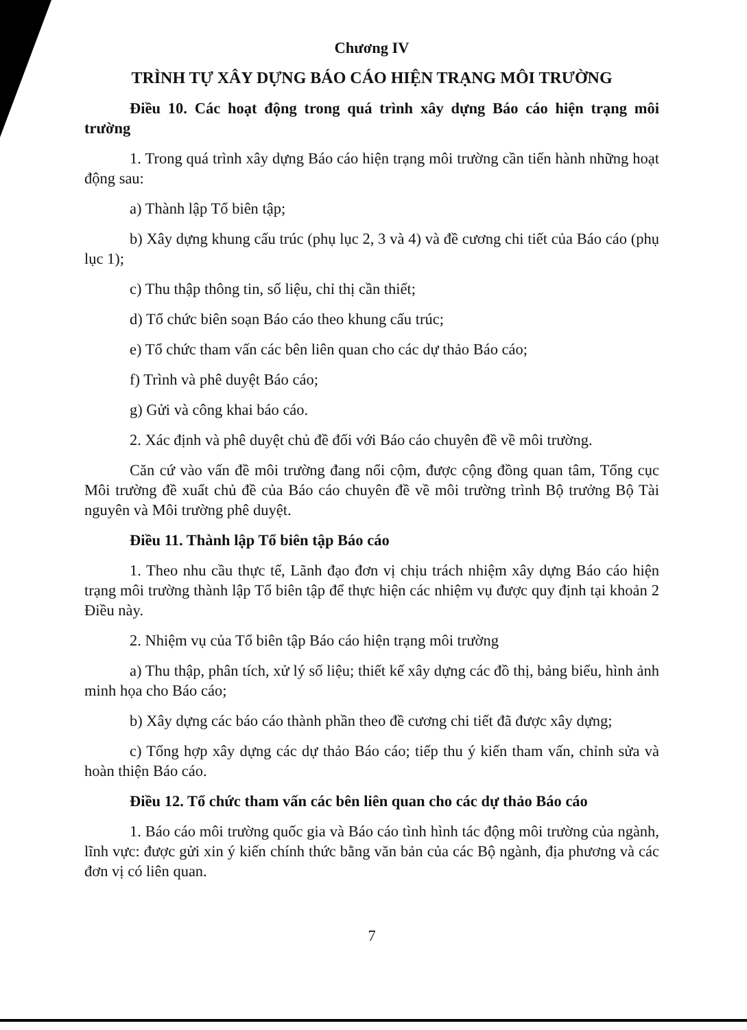Chương IV
TRÌNH TỰ XÂY DỰNG BÁO CÁO HIỆN TRẠNG MÔI TRƯỜNG
Điều 10. Các hoạt động trong quá trình xây dựng Báo cáo hiện trạng môi trường
1. Trong quá trình xây dựng Báo cáo hiện trạng môi trường cần tiến hành những hoạt động sau:
a) Thành lập Tổ biên tập;
b) Xây dựng khung cấu trúc (phụ lục 2, 3 và 4) và đề cương chi tiết của Báo cáo (phụ lục 1);
c) Thu thập thông tin, số liệu, chỉ thị cần thiết;
d) Tổ chức biên soạn Báo cáo theo khung cấu trúc;
e) Tổ chức tham vấn các bên liên quan cho các dự thảo Báo cáo;
f) Trình và phê duyệt Báo cáo;
g) Gửi và công khai báo cáo.
2. Xác định và phê duyệt chủ đề đối với Báo cáo chuyên đề về môi trường.
Căn cứ vào vấn đề môi trường đang nổi cộm, được cộng đồng quan tâm, Tổng cục Môi trường đề xuất chủ đề của Báo cáo chuyên đề về môi trường trình Bộ trưởng Bộ Tài nguyên và Môi trường phê duyệt.
Điều 11. Thành lập Tổ biên tập Báo cáo
1. Theo nhu cầu thực tế, Lãnh đạo đơn vị chịu trách nhiệm xây dựng Báo cáo hiện trạng môi trường thành lập Tổ biên tập để thực hiện các nhiệm vụ được quy định tại khoản 2 Điều này.
2. Nhiệm vụ của Tổ biên tập Báo cáo hiện trạng môi trường
a) Thu thập, phân tích, xử lý số liệu; thiết kế xây dựng các đồ thị, bảng biểu, hình ảnh minh họa cho Báo cáo;
b) Xây dựng các báo cáo thành phần theo đề cương chi tiết đã được xây dựng;
c) Tổng hợp xây dựng các dự thảo Báo cáo; tiếp thu ý kiến tham vấn, chỉnh sửa và hoàn thiện Báo cáo.
Điều 12. Tổ chức tham vấn các bên liên quan cho các dự thảo Báo cáo
1. Báo cáo môi trường quốc gia và Báo cáo tình hình tác động môi trường của ngành, lĩnh vực: được gửi xin ý kiến chính thức bằng văn bản của các Bộ ngành, địa phương và các đơn vị có liên quan.
7